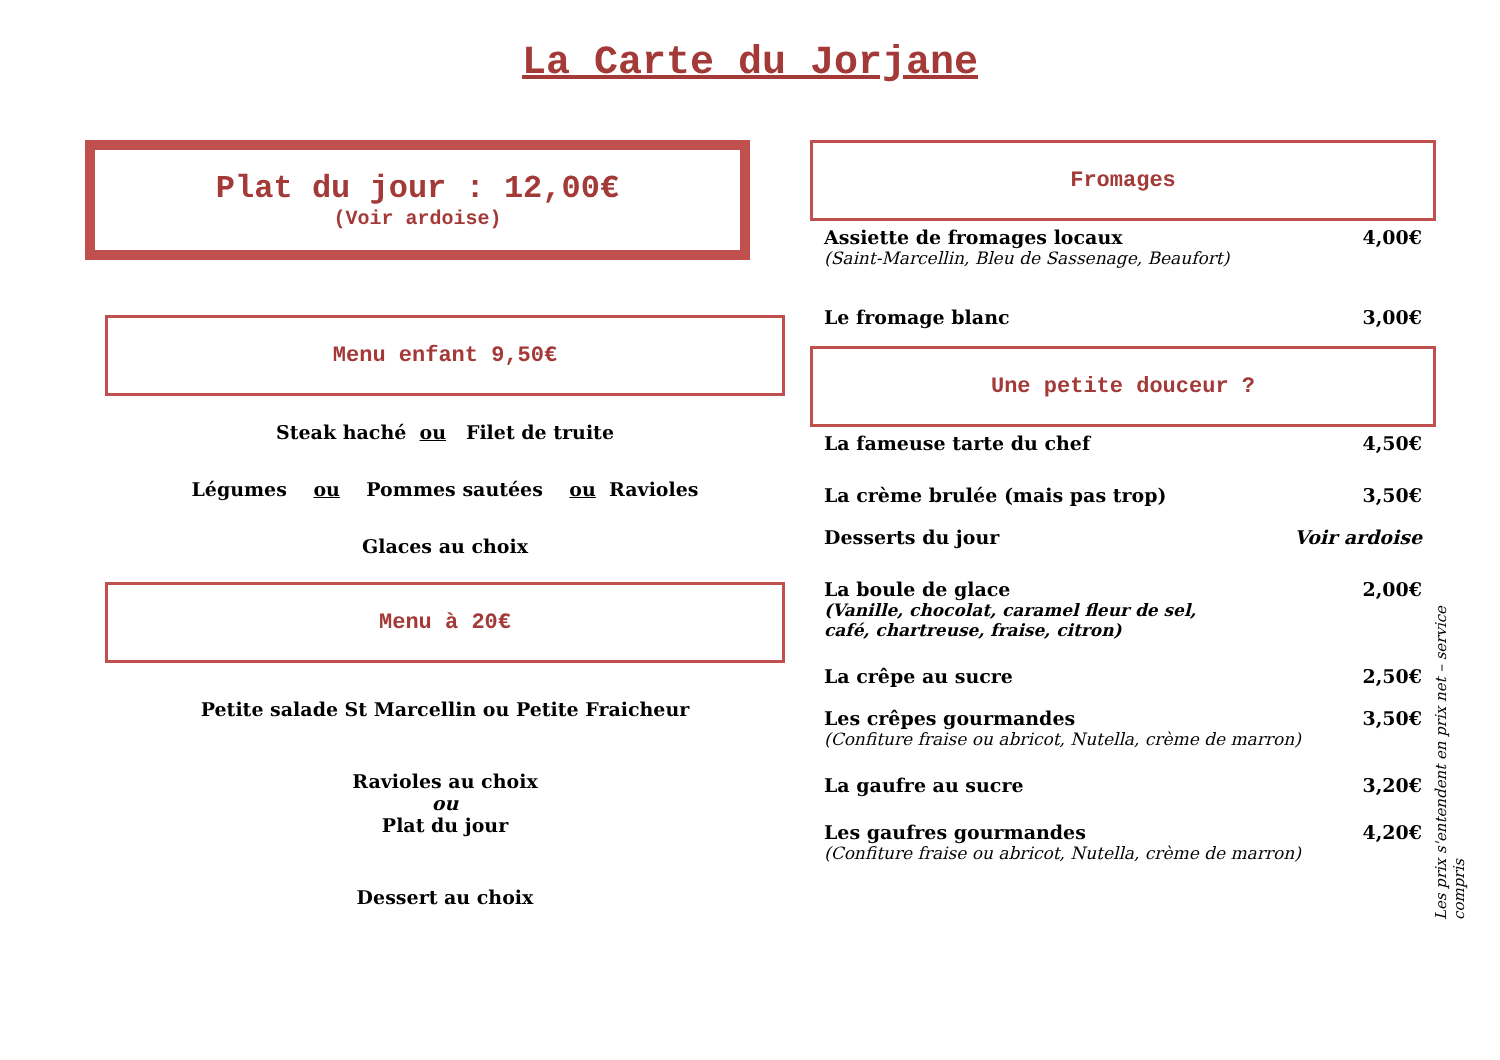La Carte du Jorjane
Plat du jour : 12,00€
(Voir ardoise)
Menu enfant 9,50€
Steak haché ou Filet de truite
Légumes ou Pommes sautées ou Ravioles
Glaces au choix
Menu à 20€
Petite salade St Marcellin ou Petite Fraicheur
Ravioles au choix
ou
Plat du jour
Dessert au choix
Fromages
Assiette de fromages locaux 4,00€
(Saint-Marcellin, Bleu de Sassenage, Beaufort)
Le fromage blanc 3,00€
Une petite douceur ?
La fameuse tarte du chef 4,50€
La crème brulée (mais pas trop) 3,50€
Desserts du jour Voir ardoise
La boule de glace 2,00€
(Vanille, chocolat, caramel fleur de sel, café, chartreuse, fraise, citron)
La crêpe au sucre 2,50€
Les crêpes gourmandes 3,50€
(Confiture fraise ou abricot, Nutella, crème de marron)
La gaufre au sucre 3,20€
Les gaufres gourmandes 4,20€
(Confiture fraise ou abricot, Nutella, crème de marron)
Les prix s'entendent en prix net – service compris